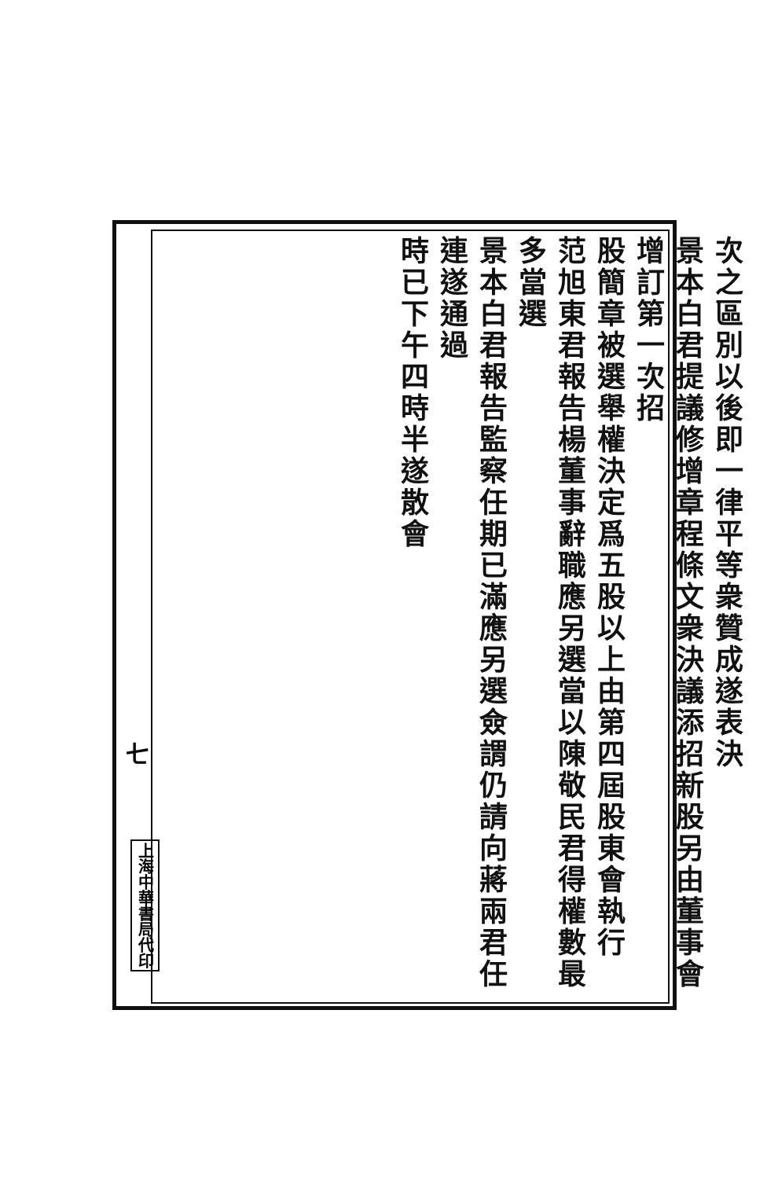次之區別以後即一律平等衆贊成遂表決
景本白君提議修增章程條文衆決議添招新股另由董事會增訂第一次招
股簡章被選舉權決定爲五股以上由第四屆股東會執行
范旭東君報告楊董事辭職應另選當以陳敬民君得權數最多當選
景本白君報告監察任期已滿應另選僉謂仍請向蔣兩君任連遂通過
時已下午四時半遂散會
七
上海中華書局代印